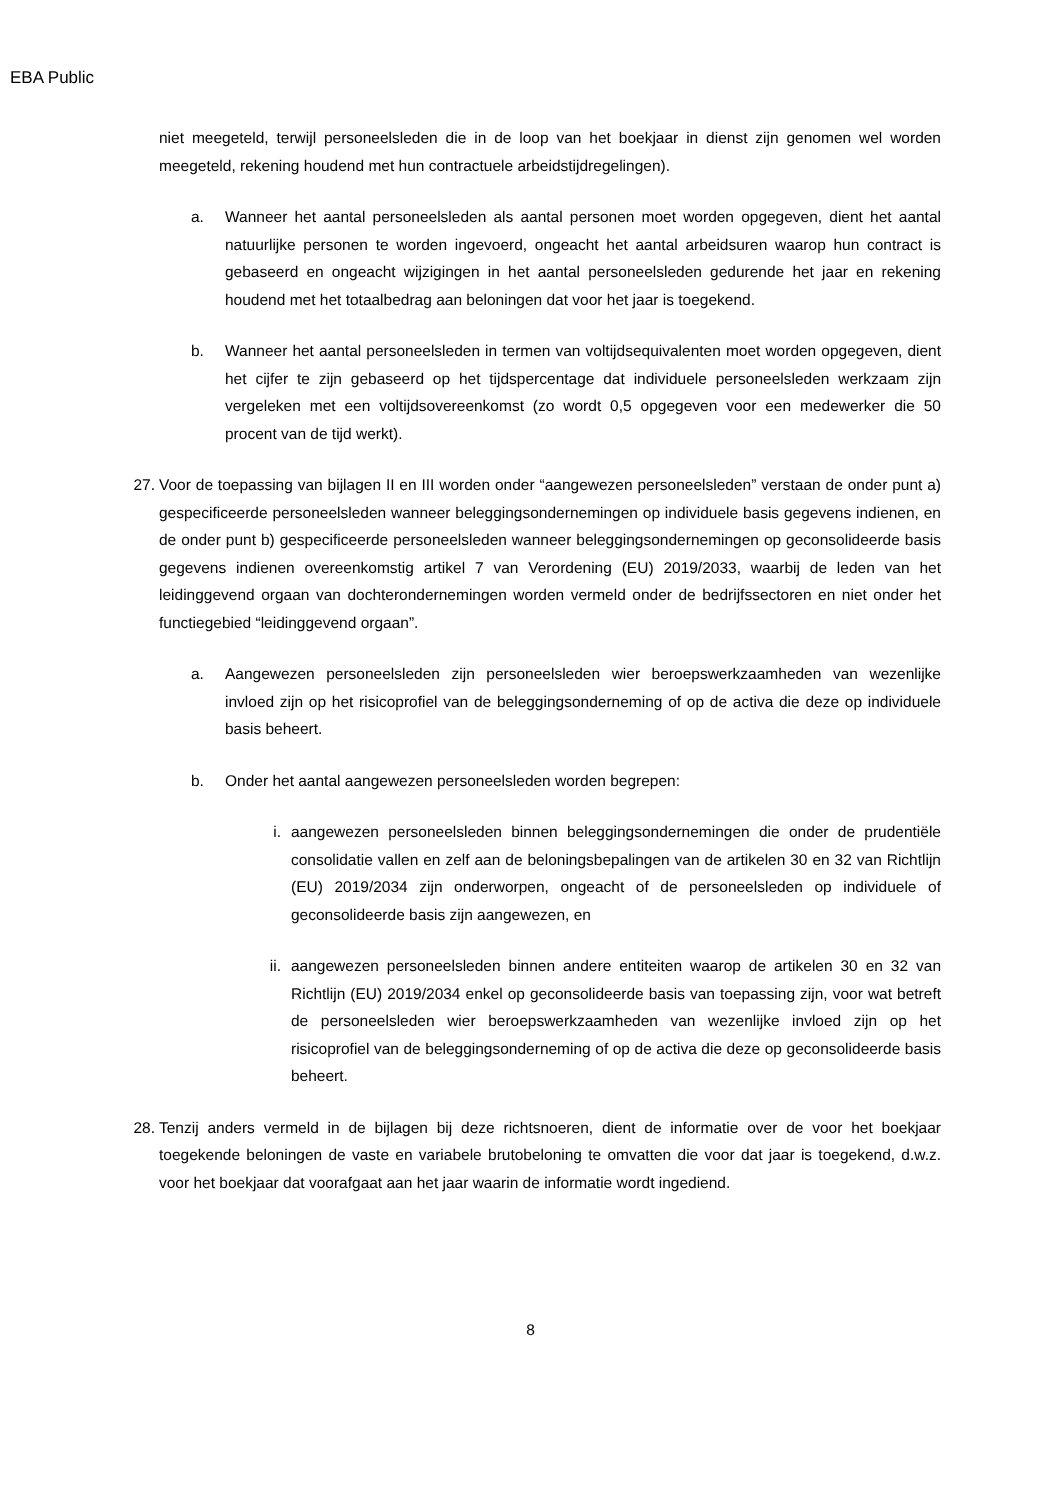EBA Public
niet meegeteld, terwijl personeelsleden die in de loop van het boekjaar in dienst zijn genomen wel worden meegeteld, rekening houdend met hun contractuele arbeidstijdregelingen).
a. Wanneer het aantal personeelsleden als aantal personen moet worden opgegeven, dient het aantal natuurlijke personen te worden ingevoerd, ongeacht het aantal arbeidsuren waarop hun contract is gebaseerd en ongeacht wijzigingen in het aantal personeelsleden gedurende het jaar en rekening houdend met het totaalbedrag aan beloningen dat voor het jaar is toegekend.
b. Wanneer het aantal personeelsleden in termen van voltijdsequivalenten moet worden opgegeven, dient het cijfer te zijn gebaseerd op het tijdspercentage dat individuele personeelsleden werkzaam zijn vergeleken met een voltijdsovereenkomst (zo wordt 0,5 opgegeven voor een medewerker die 50 procent van de tijd werkt).
27. Voor de toepassing van bijlagen II en III worden onder “aangewezen personeelsleden” verstaan de onder punt a) gespecificeerde personeelsleden wanneer beleggingsondernemingen op individuele basis gegevens indienen, en de onder punt b) gespecificeerde personeelsleden wanneer beleggingsondernemingen op geconsolideerde basis gegevens indienen overeenkomstig artikel 7 van Verordening (EU) 2019/2033, waarbij de leden van het leidinggevend orgaan van dochterondernemingen worden vermeld onder de bedrijfssectoren en niet onder het functiegebied “leidinggevend orgaan”.
a. Aangewezen personeelsleden zijn personeelsleden wier beroepswerkzaamheden van wezenlijke invloed zijn op het risicoprofiel van de beleggingsonderneming of op de activa die deze op individuele basis beheert.
b. Onder het aantal aangewezen personeelsleden worden begrepen:
i. aangewezen personeelsleden binnen beleggingsondernemingen die onder de prudentiële consolidatie vallen en zelf aan de beloningsbepalingen van de artikelen 30 en 32 van Richtlijn (EU) 2019/2034 zijn onderworpen, ongeacht of de personeelsleden op individuele of geconsolideerde basis zijn aangewezen, en
ii. aangewezen personeelsleden binnen andere entiteiten waarop de artikelen 30 en 32 van Richtlijn (EU) 2019/2034 enkel op geconsolideerde basis van toepassing zijn, voor wat betreft de personeelsleden wier beroepswerkzaamheden van wezenlijke invloed zijn op het risicoprofiel van de beleggingsonderneming of op de activa die deze op geconsolideerde basis beheert.
28. Tenzij anders vermeld in de bijlagen bij deze richtsnoeren, dient de informatie over de voor het boekjaar toegekende beloningen de vaste en variabele brutobeloning te omvatten die voor dat jaar is toegekend, d.w.z. voor het boekjaar dat voorafgaat aan het jaar waarin de informatie wordt ingediend.
8